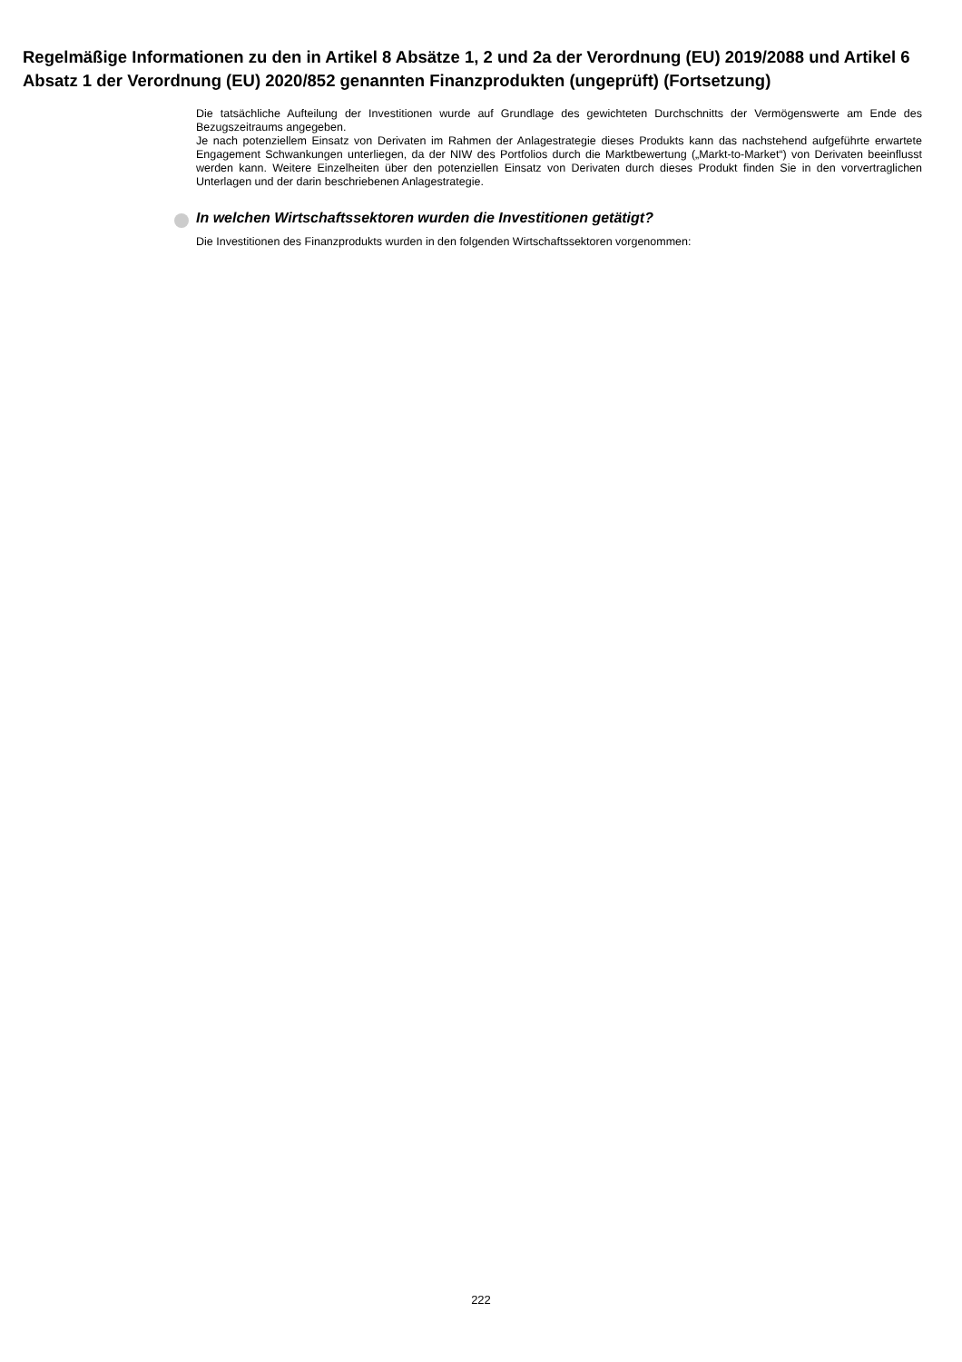Regelmäßige Informationen zu den in Artikel 8 Absätze 1, 2 und 2a der Verordnung (EU) 2019/2088 und Artikel 6 Absatz 1 der Verordnung (EU) 2020/852 genannten Finanzprodukten (ungeprüft) (Fortsetzung)
Die tatsächliche Aufteilung der Investitionen wurde auf Grundlage des gewichteten Durchschnitts der Vermögenswerte am Ende des Bezugszeitraums angegeben.
Je nach potenziellem Einsatz von Derivaten im Rahmen der Anlagestrategie dieses Produkts kann das nachstehend aufgeführte erwartete Engagement Schwankungen unterliegen, da der NIW des Portfolios durch die Marktbewertung („Markt-to-Market“) von Derivaten beeinflusst werden kann. Weitere Einzelheiten über den potenziellen Einsatz von Derivaten durch dieses Produkt finden Sie in den vorvertraglichen Unterlagen und der darin beschriebenen Anlagestrategie.
In welchen Wirtschaftssektoren wurden die Investitionen getätigt?
Die Investitionen des Finanzprodukts wurden in den folgenden Wirtschaftssektoren vorgenommen:
222